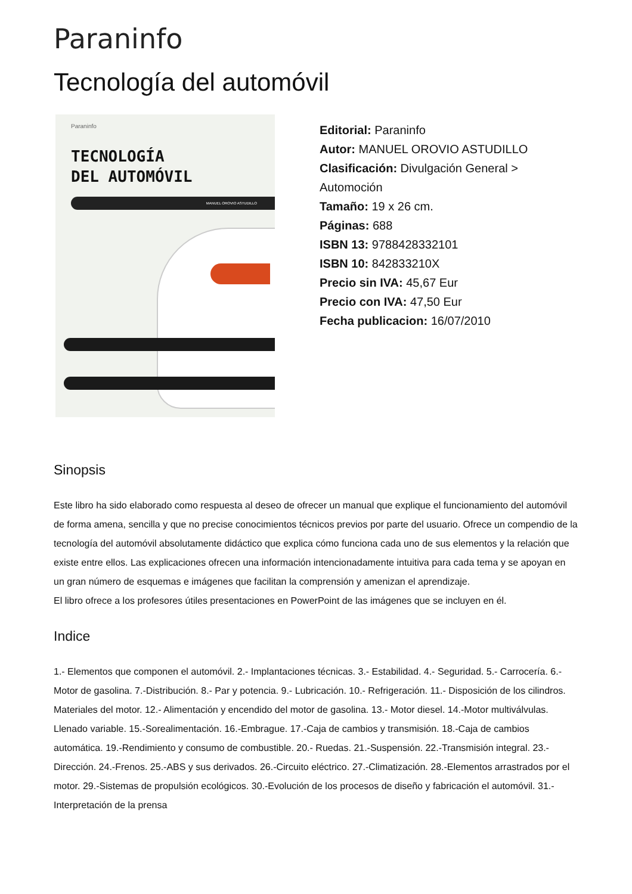Paraninfo
Tecnología del automóvil
Paraninfo
TECNOLOGÍA
DEL AUTOMÓVIL
MANUEL OROVIO ASTUDILLO
Editorial: Paraninfo
Autor: MANUEL OROVIO ASTUDILLO
Clasificación: Divulgación General > Automoción
Tamaño: 19 x 26 cm.
Páginas: 688
ISBN 13: 9788428332101
ISBN 10: 842833210X
Precio sin IVA: 45,67 Eur
Precio con IVA: 47,50 Eur
Fecha publicacion: 16/07/2010
Sinopsis
Este libro ha sido elaborado como respuesta al deseo de ofrecer un manual que explique el funcionamiento del automóvil de forma amena, sencilla y que no precise conocimientos técnicos previos por parte del usuario. Ofrece un compendio de la tecnología del automóvil absolutamente didáctico que explica cómo funciona cada uno de sus elementos y la relación que existe entre ellos. Las explicaciones ofrecen una información intencionadamente intuitiva para cada tema y se apoyan en un gran número de esquemas e imágenes que facilitan la comprensión y amenizan el aprendizaje.
El libro ofrece a los profesores útiles presentaciones en PowerPoint de las imágenes que se incluyen en él.
Indice
1.- Elementos que componen el automóvil. 2.- Implantaciones técnicas. 3.- Estabilidad. 4.- Seguridad. 5.- Carrocería. 6.-Motor de gasolina. 7.-Distribución. 8.- Par y potencia. 9.- Lubricación. 10.- Refrigeración. 11.- Disposición de los cilindros. Materiales del motor. 12.- Alimentación y encendido del motor de gasolina. 13.- Motor diesel. 14.-Motor multiválvulas. Llenado variable. 15.-Sorealimentación. 16.-Embrague. 17.-Caja de cambios y transmisión. 18.-Caja de cambios automática. 19.-Rendimiento y consumo de combustible. 20.- Ruedas. 21.-Suspensión. 22.-Transmisión integral. 23.-Dirección. 24.-Frenos. 25.-ABS y sus derivados. 26.-Circuito eléctrico. 27.-Climatización. 28.-Elementos arrastrados por el motor. 29.-Sistemas de propulsión ecológicos. 30.-Evolución de los procesos de diseño y fabricación el automóvil. 31.-Interpretación de la prensa